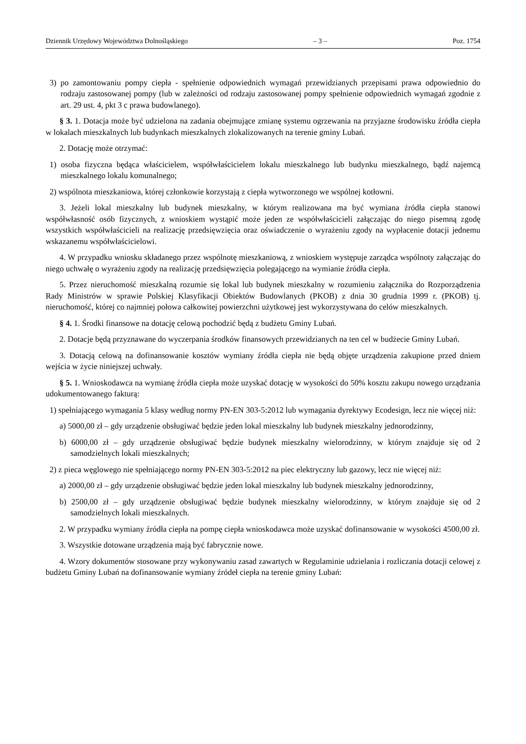Dziennik Urzędowy Województwa Dolnośląskiego – 3 – Poz. 1754
3) po zamontowaniu pompy ciepła - spełnienie odpowiednich wymagań przewidzianych przepisami prawa odpowiednio do rodzaju zastosowanej pompy (lub w zależności od rodzaju zastosowanej pompy spełnienie odpowiednich wymagań zgodnie z art. 29 ust. 4, pkt 3 c prawa budowlanego).
§ 3. 1. Dotacja może być udzielona na zadania obejmujące zmianę systemu ogrzewania na przyjazne środowisku źródła ciepła w lokalach mieszkalnych lub budynkach mieszkalnych zlokalizowanych na terenie gminy Lubań.
2. Dotację może otrzymać:
1) osoba fizyczna będąca właścicielem, współwłaścicielem lokalu mieszkalnego lub budynku mieszkalnego, bądź najemcą mieszkalnego lokalu komunalnego;
2) wspólnota mieszkaniowa, której członkowie korzystają z ciepła wytworzonego we wspólnej kotłowni.
3. Jeżeli lokal mieszkalny lub budynek mieszkalny, w którym realizowana ma być wymiana źródła ciepła stanowi współwłasność osób fizycznych, z wnioskiem wystąpić może jeden ze współwłaścicieli załączając do niego pisemną zgodę wszystkich współwłaścicieli na realizację przedsięwzięcia oraz oświadczenie o wyrażeniu zgody na wypłacenie dotacji jednemu wskazanemu współwłaścicielowi.
4. W przypadku wniosku składanego przez wspólnotę mieszkaniową, z wnioskiem występuje zarządca wspólnoty załączając do niego uchwałę o wyrażeniu zgody na realizację przedsięwzięcia polegającego na wymianie źródła ciepła.
5. Przez nieruchomość mieszkalną rozumie się lokal lub budynek mieszkalny w rozumieniu załącznika do Rozporządzenia Rady Ministrów w sprawie Polskiej Klasyfikacji Obiektów Budowlanych (PKOB) z dnia 30 grudnia 1999 r. (PKOB) tj. nieruchomość, której co najmniej połowa całkowitej powierzchni użytkowej jest wykorzystywana do celów mieszkalnych.
§ 4. 1. Środki finansowe na dotację celową pochodzić będą z budżetu Gminy Lubań.
2. Dotacje będą przyznawane do wyczerpania środków finansowych przewidzianych na ten cel w budżecie Gminy Lubań.
3. Dotacją celową na dofinansowanie kosztów wymiany źródła ciepła nie będą objęte urządzenia zakupione przed dniem wejścia w życie niniejszej uchwały.
§ 5. 1. Wnioskodawca na wymianę źródła ciepła może uzyskać dotację w wysokości do 50% kosztu zakupu nowego urządzania udokumentowanego fakturą:
1) spełniającego wymagania 5 klasy według normy PN-EN 303-5:2012 lub wymagania dyrektywy Ecodesign, lecz nie więcej niż:
a) 5000,00 zł – gdy urządzenie obsługiwać będzie jeden lokal mieszkalny lub budynek mieszkalny jednorodzinny,
b) 6000,00 zł – gdy urządzenie obsługiwać będzie budynek mieszkalny wielorodzinny, w którym znajduje się od 2 samodzielnych lokali mieszkalnych;
2) z pieca węglowego nie spełniającego normy PN-EN 303-5:2012 na piec elektryczny lub gazowy, lecz nie więcej niż:
a) 2000,00 zł – gdy urządzenie obsługiwać będzie jeden lokal mieszkalny lub budynek mieszkalny jednorodzinny,
b) 2500,00 zł – gdy urządzenie obsługiwać będzie budynek mieszkalny wielorodzinny, w którym znajduje się od 2 samodzielnych lokali mieszkalnych.
2. W przypadku wymiany źródła ciepła na pompę ciepła wnioskodawca może uzyskać dofinansowanie w wysokości 4500,00 zł.
3. Wszystkie dotowane urządzenia mają być fabrycznie nowe.
4. Wzory dokumentów stosowane przy wykonywaniu zasad zawartych w Regulaminie udzielania i rozliczania dotacji celowej z budżetu Gminy Lubań na dofinansowanie wymiany źródeł ciepła na terenie gminy Lubań: